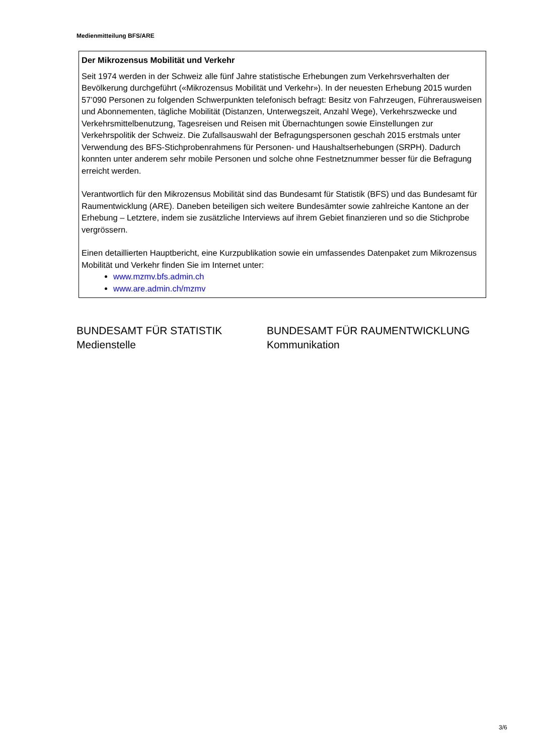Medienmitteilung BFS/ARE
Der Mikrozensus Mobilität und Verkehr
Seit 1974 werden in der Schweiz alle fünf Jahre statistische Erhebungen zum Verkehrsverhalten der Bevölkerung durchgeführt («Mikrozensus Mobilität und Verkehr»). In der neuesten Erhebung 2015 wurden 57’090 Personen zu folgenden Schwerpunkten telefonisch befragt: Besitz von Fahrzeugen, Führerausweisen und Abonnementen, tägliche Mobilität (Distanzen, Unterwegszeit, Anzahl Wege), Verkehrszwecke und Verkehrsmittelbenutzung, Tagesreisen und Reisen mit Übernachtungen sowie Einstellungen zur Verkehrspolitik der Schweiz. Die Zufallsauswahl der Befragungspersonen geschah 2015 erstmals unter Verwendung des BFS-Stichprobenrahmens für Personen- und Haushaltserhebungen (SRPH). Dadurch konnten unter anderem sehr mobile Personen und solche ohne Festnetznummer besser für die Befragung erreicht werden.
Verantwortlich für den Mikrozensus Mobilität sind das Bundesamt für Statistik (BFS) und das Bundesamt für Raumentwicklung (ARE). Daneben beteiligen sich weitere Bundesämter sowie zahlreiche Kantone an der Erhebung – Letztere, indem sie zusätzliche Interviews auf ihrem Gebiet finanzieren und so die Stichprobe vergrössern.
Einen detaillierten Hauptbericht, eine Kurzpublikation sowie ein umfassendes Datenpaket zum Mikrozensus Mobilität und Verkehr finden Sie im Internet unter:
www.mzmv.bfs.admin.ch
www.are.admin.ch/mzmv
BUNDESAMT FÜR STATISTIK
Medienstelle
BUNDESAMT FÜR RAUMENTWICKLUNG
Kommunikation
3/6